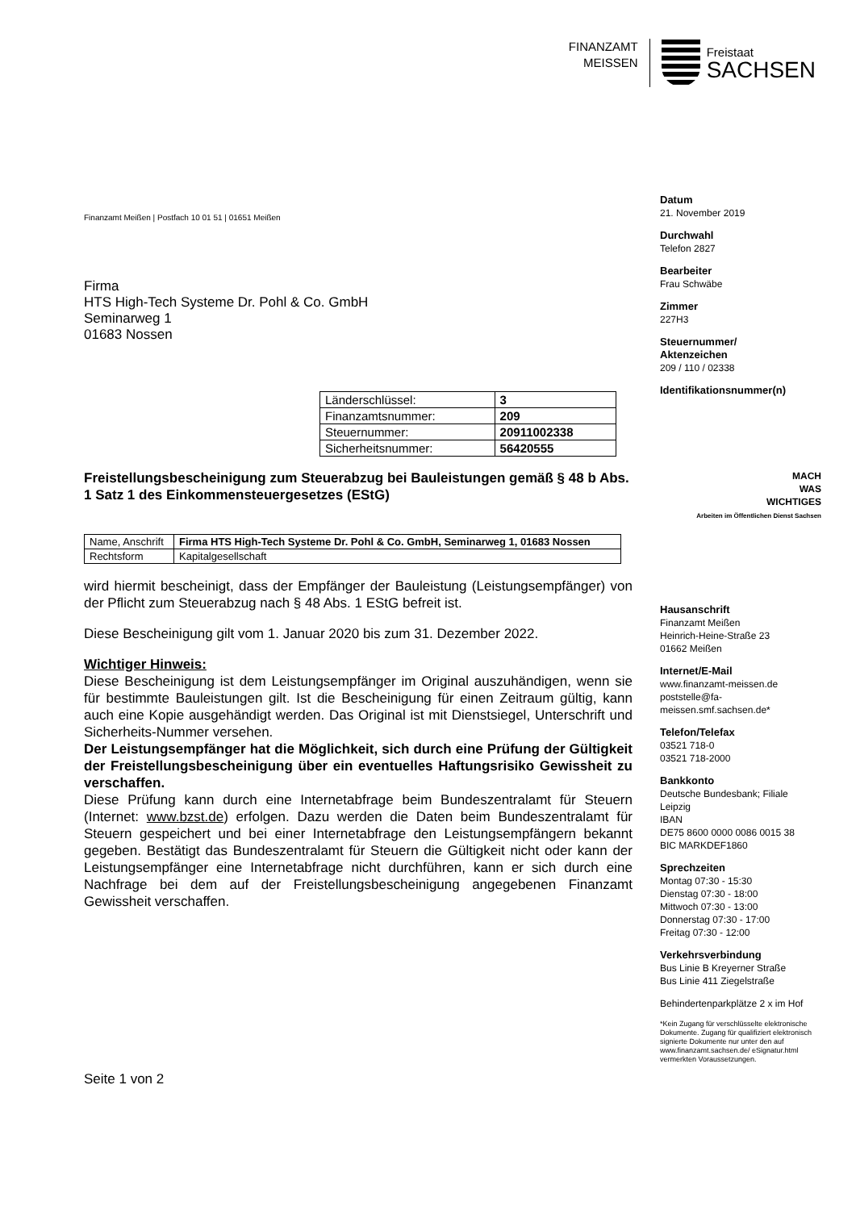FINANZAMT
MEISSEN
Freistaat
SACHSEN
Finanzamt Meißen | Postfach 10 01 51 | 01651 Meißen
Firma
HTS High-Tech Systeme Dr. Pohl & Co. GmbH
Seminarweg 1
01683 Nossen
| Länderschlüssel: | 3 |
| Finanzamtsnummer: | 209 |
| Steuernummer: | 20911002338 |
| Sicherheitsnummer: | 56420555 |
Freistellungsbescheinigung zum Steuerabzug bei Bauleistungen gemäß § 48 b Abs. 1 Satz 1 des Einkommensteuergesetzes (EStG)
| Name, Anschrift | Firma HTS High-Tech Systeme Dr. Pohl & Co. GmbH, Seminarweg 1, 01683 Nossen |
| Rechtsform | Kapitalgesellschaft |
wird hiermit bescheinigt, dass der Empfänger der Bauleistung (Leistungsempfänger) von der Pflicht zum Steuerabzug nach § 48 Abs. 1 EStG befreit ist.
Diese Bescheinigung gilt vom 1. Januar 2020 bis zum 31. Dezember 2022.
Wichtiger Hinweis:
Diese Bescheinigung ist dem Leistungsempfänger im Original auszuhändigen, wenn sie für bestimmte Bauleistungen gilt. Ist die Bescheinigung für einen Zeitraum gültig, kann auch eine Kopie ausgehändigt werden. Das Original ist mit Dienstsiegel, Unterschrift und Sicherheits-Nummer versehen.
Der Leistungsempfänger hat die Möglichkeit, sich durch eine Prüfung der Gültigkeit der Freistellungsbescheinigung über ein eventuelles Haftungsrisiko Gewissheit zu verschaffen.
Diese Prüfung kann durch eine Internetabfrage beim Bundeszentralamt für Steuern (Internet: www.bzst.de) erfolgen. Dazu werden die Daten beim Bundeszentralamt für Steuern gespeichert und bei einer Internetabfrage den Leistungsempfängern bekannt gegeben. Bestätigt das Bundeszentralamt für Steuern die Gültigkeit nicht oder kann der Leistungsempfänger eine Internetabfrage nicht durchführen, kann er sich durch eine Nachfrage bei dem auf der Freistellungsbescheinigung angegebenen Finanzamt Gewissheit verschaffen.
Seite 1 von 2
Datum
21. November 2019
Durchwahl
Telefon 2827
Bearbeiter
Frau Schwäbe
Zimmer
227H3
Steuernummer/
Aktenzeichen
209 / 110 / 02338
Identifikationsnummer(n)
MACH
WAS
WICHTIGES
Arbeiten im Öffentlichen Dienst Sachsen
Hausanschrift
Finanzamt Meißen
Heinrich-Heine-Straße 23
01662 Meißen
Internet/E-Mail
www.finanzamt-meissen.de
poststelle@fa-meissen.smf.sachsen.de*
Telefon/Telefax
03521 718-0
03521 718-2000
Bankkonto
Deutsche Bundesbank; Filiale Leipzig
IBAN
DE75 8600 0000 0086 0015 38
BIC MARKDEF1860
Sprechzeiten
Montag 07:30 - 15:30
Dienstag 07:30 - 18:00
Mittwoch 07:30 - 13:00
Donnerstag 07:30 - 17:00
Freitag 07:30 - 12:00
Verkehrsverbindung
Bus Linie B Kreyerner Straße
Bus Linie 411 Ziegelstraße
Behindertenparkplätze 2 x im Hof
*Kein Zugang für verschlüsselte elektronische Dokumente. Zugang für qualifiziert elektronisch signierte Dokumente nur unter den auf www.finanzamt.sachsen.de/ eSignatur.html vermerkten Voraussetzungen.